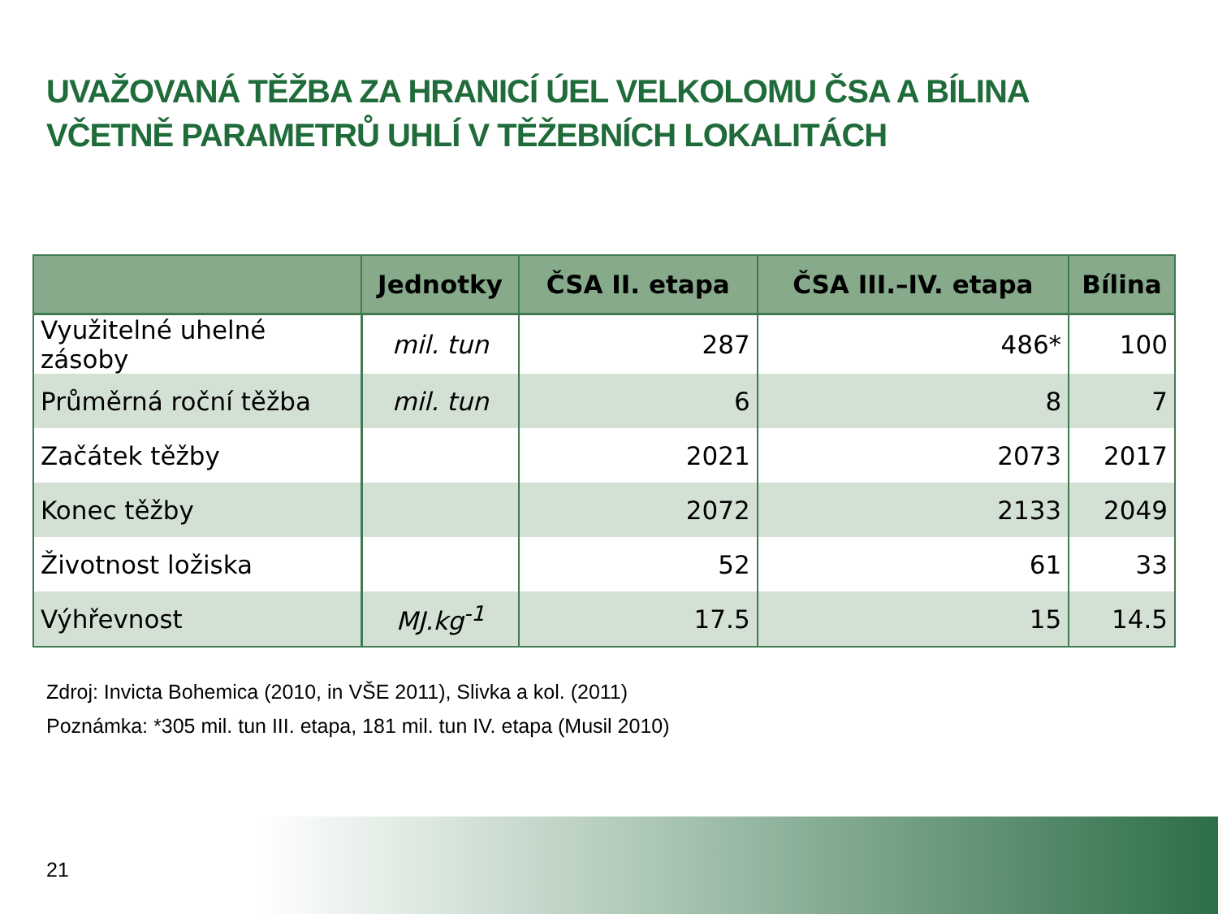UVAŽOVANÁ TĚŽBA ZA HRANICÍ ÚEL VELKOLOMU ČSA A BÍLINA
VČETNĚ PARAMETRŮ UHLÍ V TĚŽEBNÍCH LOKALITÁCH
| | Jednotky | ČSA II. etapa | ČSA III.–IV. etapa | Bílina |
| --- | --- | --- | --- | --- |
| Využitelné uhelné zásoby | mil. tun | 287 | 486* | 100 |
| Průměrná roční těžba | mil. tun | 6 | 8 | 7 |
| Začátek těžby | | 2021 | 2073 | 2017 |
| Konec těžby | | 2072 | 2133 | 2049 |
| Životnost ložiska | | 52 | 61 | 33 |
| Výhřevnost | MJ.kg<sup>-1</sup> | 17.5 | 15 | 14.5 |
Zdroj: Invicta Bohemica (2010, in VŠE 2011), Slivka a kol. (2011)
Poznámka: *305 mil. tun III. etapa, 181 mil. tun IV. etapa (Musil 2010)
21